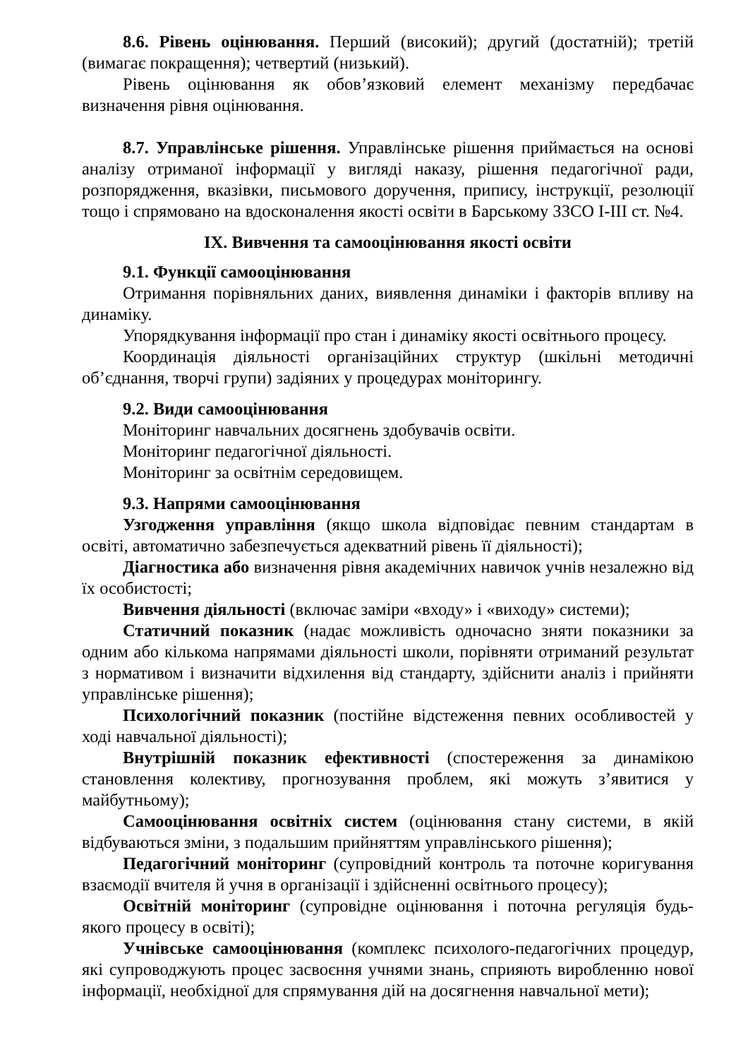8.6. Рівень оцінювання. Перший (високий); другий (достатній); третій (вимагає покращення); четвертий (низький).
Рівень оцінювання як обов’язковий елемент механізму передбачає визначення рівня оцінювання.
8.7. Управлінське рішення. Управлінське рішення приймається на основі аналізу отриманої інформації у вигляді наказу, рішення педагогічної ради, розпорядження, вказівки, письмового доручення, припису, інструкції, резолюції тощо і спрямовано на вдосконалення якості освіти в Барському ЗЗСО І-ІІІ ст. №4.
IX. Вивчення та самооцінювання якості освіти
9.1. Функції самооцінювання
Отримання порівняльних даних, виявлення динаміки і факторів впливу на динаміку.
Упорядкування інформації про стан і динаміку якості освітнього процесу.
Координація діяльності організаційних структур (шкільні методичні об’єднання, творчі групи) задіяних у процедурах моніторингу.
9.2. Види самооцінювання
Моніторинг навчальних досягнень здобувачів освіти.
Моніторинг педагогічної діяльності.
Моніторинг за освітнім середовищем.
9.3. Напрями самооцінювання
Узгодження управління (якщо школа відповідає певним стандартам в освіті, автоматично забезпечується адекватний рівень її діяльності);
Діагностика або визначення рівня академічних навичок учнів незалежно від їх особистості;
Вивчення діяльності (включає заміри «входу» і «виходу» системи);
Статичний показник (надає можливість одночасно зняти показники за одним або кількома напрямами діяльності школи, порівняти отриманий результат з нормативом і визначити відхилення від стандарту, здійснити аналіз і прийняти управлінське рішення);
Психологічний показник (постійне відстеження певних особливостей у ході навчальної діяльності);
Внутрішній показник ефективності (спостереження за динамікою становлення колективу, прогнозування проблем, які можуть з’явитися у майбутньому);
Самооцінювання освітніх систем (оцінювання стану системи, в якій відбуваються зміни, з подальшим прийняттям управлінського рішення);
Педагогічний моніторинг (супровідний контроль та поточне коригування взаємодії вчителя й учня в організації і здійсненні освітнього процесу);
Освітній моніторинг (супровідне оцінювання і поточна регуляція будь-якого процесу в освіті);
Учнівське самооцінювання (комплекс психолого-педагогічних процедур, які супроводжують процес засвоєння учнями знань, сприяють виробленню нової інформації, необхідної для спрямування дій на досягнення навчальної мети);